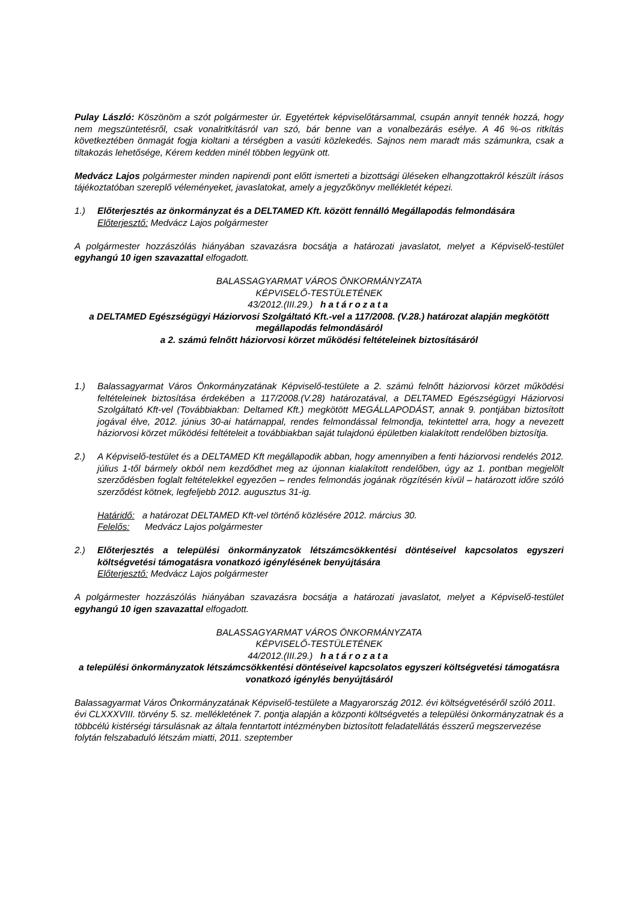Pulay László: Köszönöm a szót polgármester úr. Egyetértek képviselőtársammal, csupán annyit tennék hozzá, hogy nem megszüntetésről, csak vonalritkításról van szó, bár benne van a vonalbezárás esélye. A 46 %-os ritkítás következtében önmagát fogja kioltani a térségben a vasúti közlekedés. Sajnos nem maradt más számunkra, csak a tiltakozás lehetősége, Kérem kedden minél többen legyünk ott.
Medvácz Lajos polgármester minden napirendi pont előtt ismerteti a bizottsági üléseken elhangzottakról készült írásos tájékoztatóban szereplő véleményeket, javaslatokat, amely a jegyzőkönyv mellékletét képezi.
1.) Előterjesztés az önkormányzat és a DELTAMED Kft. között fennálló Megállapodás felmondására
Előterjesztő: Medvácz Lajos polgármester
A polgármester hozzászólás hiányában szavazásra bocsátja a határozati javaslatot, melyet a Képviselő-testület egyhangú 10 igen szavazattal elfogadott.
BALASSAGYARMAT VÁROS ÖNKORMÁNYZATA
KÉPVISELŐ-TESTÜLETÉNEK
43/2012.(III.29.) határozata
a DELTAMED Egészségügyi Háziorvosi Szolgáltató Kft.-vel a 117/2008. (V.28.) határozat alapján megkötött megállapodás felmondásáról
a 2. számú felnőtt háziorvosi körzet működési feltételeinek biztosításáról
1.) Balassagyarmat Város Önkormányzatának Képviselő-testülete a 2. számú felnőtt háziorvosi körzet működési feltételeinek biztosítása érdekében a 117/2008.(V.28) határozatával, a DELTAMED Egészségügyi Háziorvosi Szolgáltató Kft-vel (Továbbiakban: Deltamed Kft.) megkötött MEGÁLLAPODÁST, annak 9. pontjában biztosított jogával élve, 2012. június 30-ai határnappal, rendes felmondással felmondja, tekintettel arra, hogy a nevezett háziorvosi körzet működési feltételeit a továbbiakban saját tulajdonú épületben kialakított rendelőben biztosítja.
2.) A Képviselő-testület és a DELTAMED Kft megállapodik abban, hogy amennyiben a fenti háziorvosi rendelés 2012. július 1-től bármely okból nem kezdődhet meg az újonnan kialakított rendelőben, úgy az 1. pontban megjelölt szerződésben foglalt feltételekkel egyezően – rendes felmondás jogának rögzítésén kívül – határozott időre szóló szerződést kötnek, legfeljebb 2012. augusztus 31-ig.
Határidő: a határozat DELTAMED Kft-vel történő közlésére 2012. március 30.
Felelős: Medvácz Lajos polgármester
2.) Előterjesztés a települési önkormányzatok létszámcsökkentési döntéseivel kapcsolatos egyszeri költségvetési támogatásra vonatkozó igénylésének benyújtására
Előterjesztő: Medvácz Lajos polgármester
A polgármester hozzászólás hiányában szavazásra bocsátja a határozati javaslatot, melyet a Képviselő-testület egyhangú 10 igen szavazattal elfogadott.
BALASSAGYARMAT VÁROS ÖNKORMÁNYZATA
KÉPVISELŐ-TESTÜLETÉNEK
44/2012.(III.29.) határozata
a települési önkormányzatok létszámcsökkentési döntéseivel kapcsolatos egyszeri költségvetési támogatásra vonatkozó igénylés benyújtásáról
Balassagyarmat Város Önkormányzatának Képviselő-testülete a Magyarország 2012. évi költségvetéséről szóló 2011. évi CLXXXVIII. törvény 5. sz. mellékletének 7. pontja alapján a központi költségvetés a települési önkormányzatnak és a többcélú kistérségi társulásnak az általa fenntartott intézményben biztosított feladatellátás ésszerű megszervezése folytán felszabaduló létszám miatti, 2011. szeptember